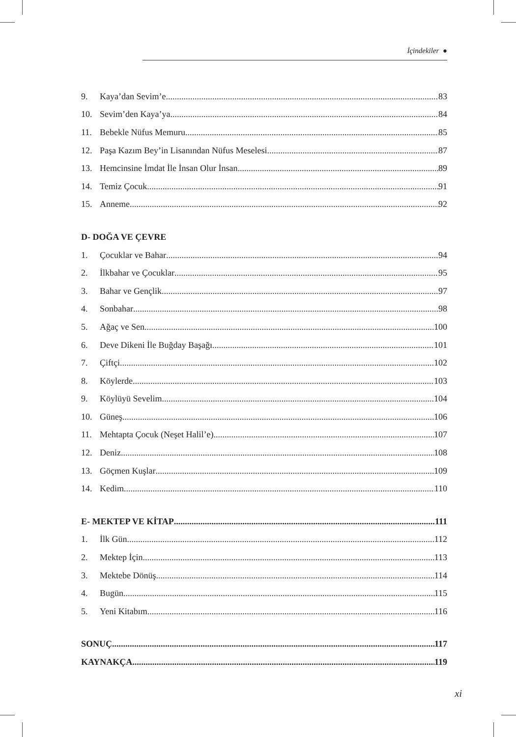İçindekiler ●
9. Kaya’dan Sevim’e 83
10. Sevim’den Kaya’ya 84
11. Bebekle Nüfus Memuru 85
12. Paşa Kazım Bey’in Lisanından Nüfus Meselesi 87
13. Hemcinsine İmdat İle İnsan Olur İnsan 89
14. Temiz Çocuk 91
15. Anneme 92
D- DOĞA VE ÇEVRE
1. Çocuklar ve Bahar 94
2. İlkbahar ve Çocuklar 95
3. Bahar ve Gençlik 97
4. Sonbahar 98
5. Ağaç ve Sen 100
6. Deve Dikeni İle Buğday Başağı 101
7. Çiftçi 102
8. Köylerde 103
9. Köylüyü Sevelim 104
10. Güneş 106
11. Mehtapta Çocuk (Neşet Halil’e) 107
12. Deniz 108
13. Göçmen Kuşlar 109
14. Kedim 110
E- MEKTEP VE KİTAP 111
1. İlk Gün 112
2. Mektep İçin 113
3. Mektebe Dönüş 114
4. Bugün 115
5. Yeni Kitabım 116
SONUÇ 117
KAYNAKÇA 119
xi